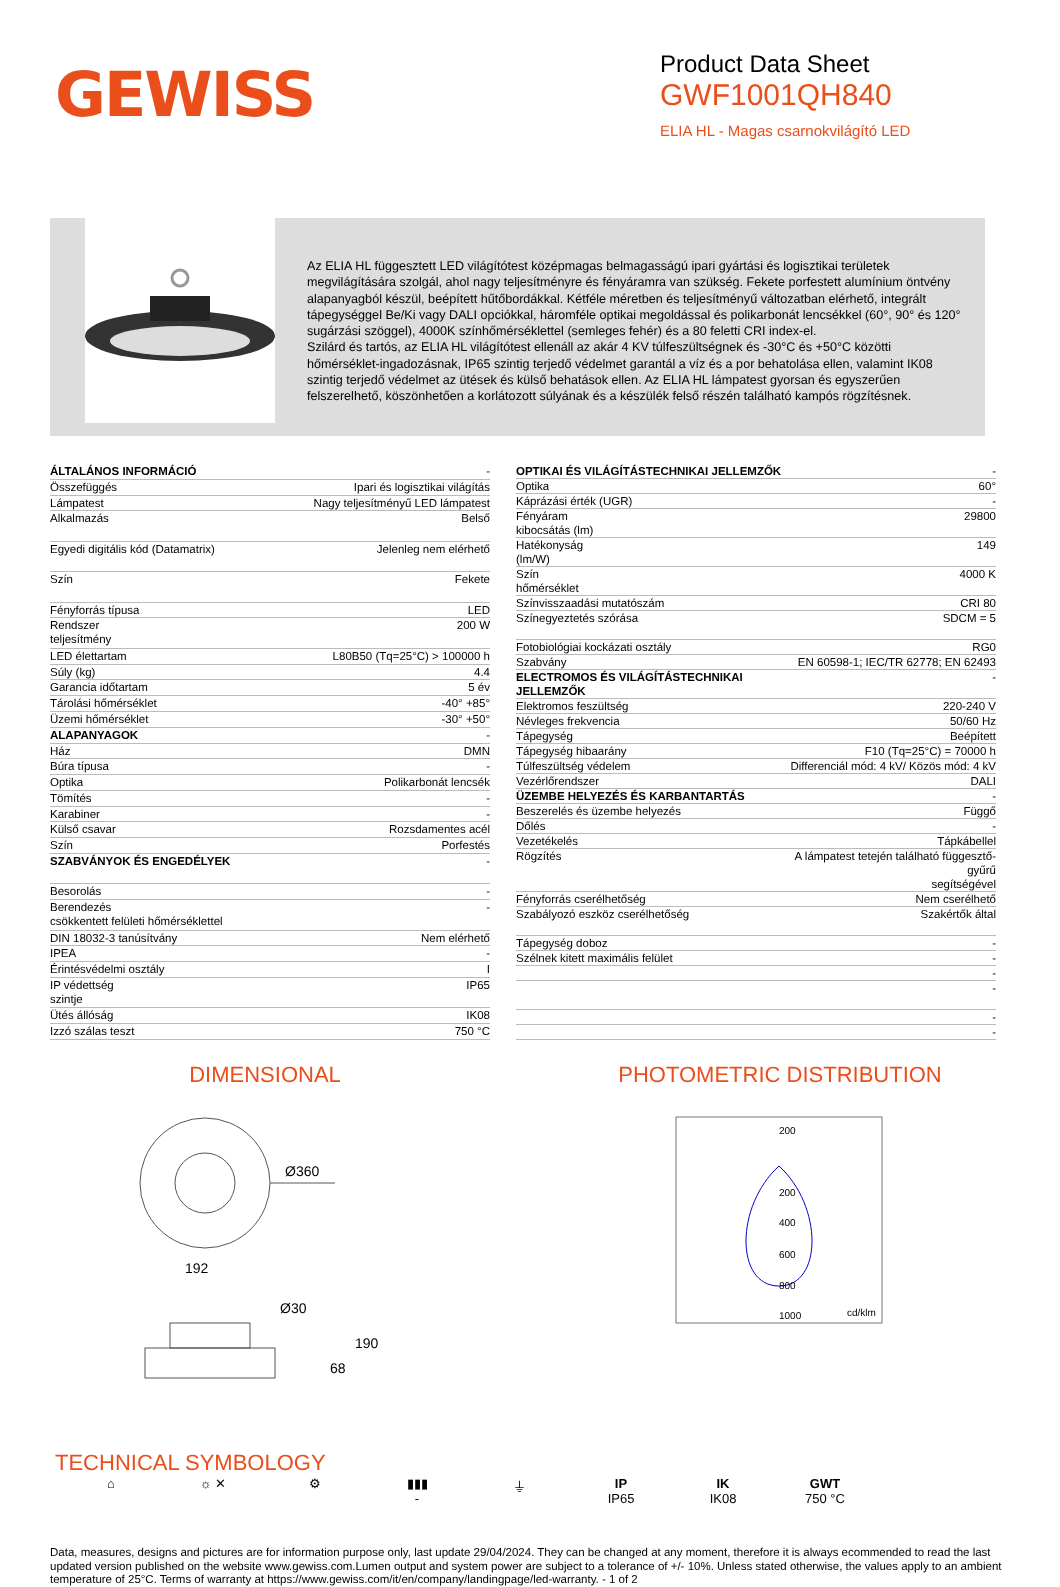GEWISS
Product Data Sheet
GWF1001QH840
ELIA HL - Magas csarnokvilágító LED
Az ELIA HL függesztett LED világítótest középmagas belmagasságú ipari gyártási és logisztikai területek megvilágítására szolgál, ahol nagy teljesítményre és fényáramra van szükség. Fekete porfestett alumínium öntvény alapanyagból készül, beépített hűtőbordákkal. Kétféle méretben és teljesítményű változatban elérhető, integrált tápegységgel Be/Ki vagy DALI opciókkal, háromféle optikai megoldással és polikarbonát lencsékkel (60°, 90° és 120° sugárzási szöggel), 4000K színhőmérséklettel (semleges fehér) és a 80 feletti CRI index-el.
Szilárd és tartós, az ELIA HL világítótest ellenáll az akár 4 KV túlfeszültségnek és -30°C és +50°C közötti hőmérséklet-ingadozásnak, IP65 szintig terjedő védelmet garantál a víz és a por behatolása ellen, valamint IK08 szintig terjedő védelmet az ütések és külső behatások ellen. Az ELIA HL lámpatest gyorsan és egyszerűen felszerelhető, köszönhetően a korlátozott súlyának és a készülék felső részén található kampós rögzítésnek.
| ÁLTALÁNOS INFORMÁCIÓ | - |
| Összefüggés | Ipari és logisztikai világítás |
| Lámpatest | Nagy teljesítményű LED lámpatest |
| Alkalmazás | Belső |
| Egyedi digitális kód (Datamatrix) | Jelenleg nem elérhető |
| Szín | Fekete |
| Fényforrás típusa | LED |
| Rendszer teljesítmény | 200 W |
| LED élettartam | L80B50 (Tq=25°C) > 100000 h |
| Súly (kg) | 4.4 |
| Garancia időtartam | 5 év |
| Tárolási hőmérséklet | -40° +85° |
| Üzemi hőmérséklet | -30° +50° |
| ALAPANYAGOK | - |
| Ház | DMN |
| Búra típusa | - |
| Optika | Polikarbonát lencsék |
| Tömítés | - |
| Karabiner | - |
| Külső csavar | Rozsdamentes acél |
| Szín | Porfestés |
| SZABVÁNYOK ÉS ENGEDÉLYEK | - |
| Besorolás | - |
| Berendezés csökkentett felületi hőmérséklettel | - |
| DIN 18032-3 tanúsítvány | Nem elérhető |
| IPEA | - |
| Érintésvédelmi osztály | I |
| IP védettség szintje | IP65 |
| Ütés állóság | IK08 |
| Izzó szálas teszt | 750 °C |
| OPTIKAI ÉS VILÁGÍTÁSTECHNIKAI JELLEMZŐK | - |
| Optika | 60° |
| Káprázási érték (UGR) | - |
| Fényáram kibocsátás (lm) | 29800 |
| Hatékonyság (lm/W) | 149 |
| Szín hőmérséklet | 4000 K |
| Színvisszaadási mutatószám | CRI 80 |
| Színegyeztetés szórása | SDCM = 5 |
| Fotobiológiai kockázati osztály | RG0 |
| Szabvány | EN 60598-1; IEC/TR 62778; EN 62493 |
| ELECTROMOS ÉS VILÁGÍTÁSTECHNIKAI JELLEMZŐK | - |
| Elektromos feszültség | 220-240 V |
| Névleges frekvencia | 50/60 Hz |
| Tápegység | Beépített |
| Tápegység hibaarány | F10 (Tq=25°C) = 70000 h |
| Túlfeszültség védelem | Differenciál mód: 4 kV/ Közös mód: 4 kV |
| Vezérlőrendszer | DALI |
| ÜZEMBE HELYEZÉS ÉS KARBANTARTÁS | - |
| Beszerelés és üzembe helyezés | Függő |
| Dőlés | - |
| Vezetékelés | Tápkábellel |
| Rögzítés | A lámpatest tetején található függesztő-gyűrű segítségével |
| Fényforrás cserélhetőség | Nem cserélhető |
| Szabályozó eszköz cserélhetőség | Szakértők által |
| Tápegység doboz | - |
| Szélnek kitett maximális felület | - |
| | - |
| | - |
| | - |
| | - |
DIMENSIONAL
Ø360
192
Ø30
190
68
PHOTOMETRIC DISTRIBUTION
200
200
400
600
800
1000
cd/klm
TECHNICAL SYMBOLOGY
⌂ ☼ ✕ ⚙ ▮▮▮
-
⏚ IP
IP65
IK
IK08
GWT
750 °C
Data, measures, designs and pictures are for information purpose only, last update 29/04/2024. They can be changed at any moment, therefore it is always ecommended to read the last updated version published on the website www.gewiss.com.Lumen output and system power are subject to a tolerance of +/- 10%. Unless stated otherwise, the values apply to an ambient temperature of 25°C. Terms of warranty at https://www.gewiss.com/it/en/company/landingpage/led-warranty. - 1 of 2